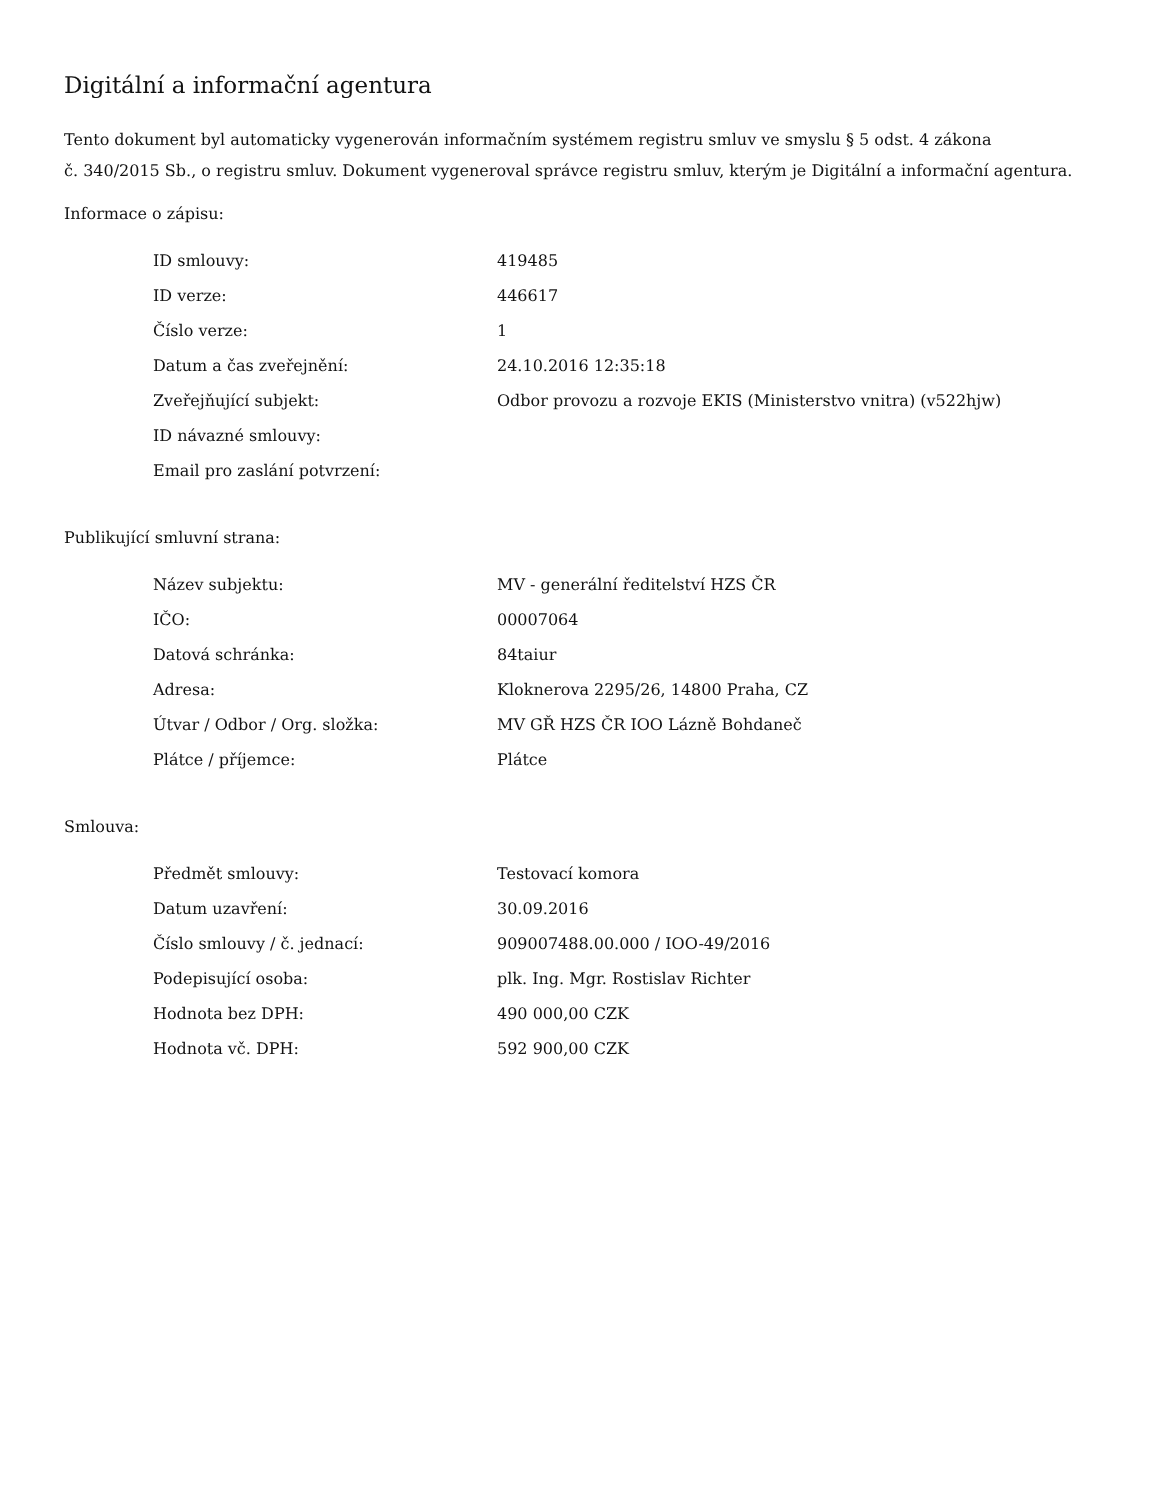Digitální a informační agentura
Tento dokument byl automaticky vygenerován informačním systémem registru smluv ve smyslu § 5 odst. 4 zákona
č. 340/2015 Sb., o registru smluv. Dokument vygeneroval správce registru smluv, kterým je Digitální a informační agentura.
Informace o zápisu:
| ID smlouvy: | 419485 |
| ID verze: | 446617 |
| Číslo verze: | 1 |
| Datum a čas zveřejnění: | 24.10.2016 12:35:18 |
| Zveřejňující subjekt: | Odbor provozu a rozvoje EKIS (Ministerstvo vnitra) (v522hjw) |
| ID návazné smlouvy: | |
| Email pro zaslání potvrzení: | |
Publikující smluvní strana:
| Název subjektu: | MV - generální ředitelství HZS ČR |
| IČO: | 00007064 |
| Datová schránka: | 84taiur |
| Adresa: | Kloknerova 2295/26, 14800 Praha, CZ |
| Útvar / Odbor / Org. složka: | MV GŘ HZS ČR IOO Lázně Bohdaneč |
| Plátce / příjemce: | Plátce |
Smlouva:
| Předmět smlouvy: | Testovací komora |
| Datum uzavření: | 30.09.2016 |
| Číslo smlouvy / č. jednací: | 909007488.00.000 / IOO-49/2016 |
| Podepisující osoba: | plk. Ing. Mgr. Rostislav Richter |
| Hodnota bez DPH: | 490 000,00 CZK |
| Hodnota vč. DPH: | 592 900,00 CZK |